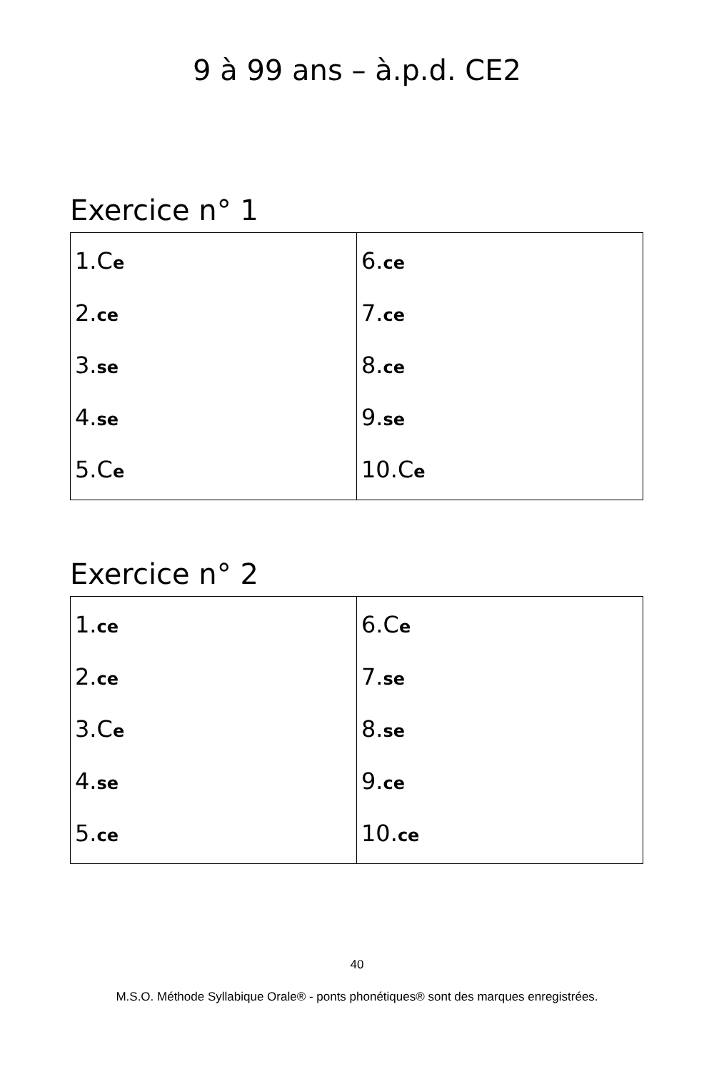9 à 99 ans – à.p.d. CE2
Exercice n° 1
| 1.C e 2. ce 3. se 4. se 5.C e | 6. ce 7. ce 8. ce 9. se 10.C e |
Exercice n° 2
| 1. ce 2. ce 3.C e 4. se 5. ce | 6.C e 7. se 8. se 9. ce 10. ce |
40
M.S.O. Méthode Syllabique Orale® - ponts phonétiques® sont des marques enregistrées.